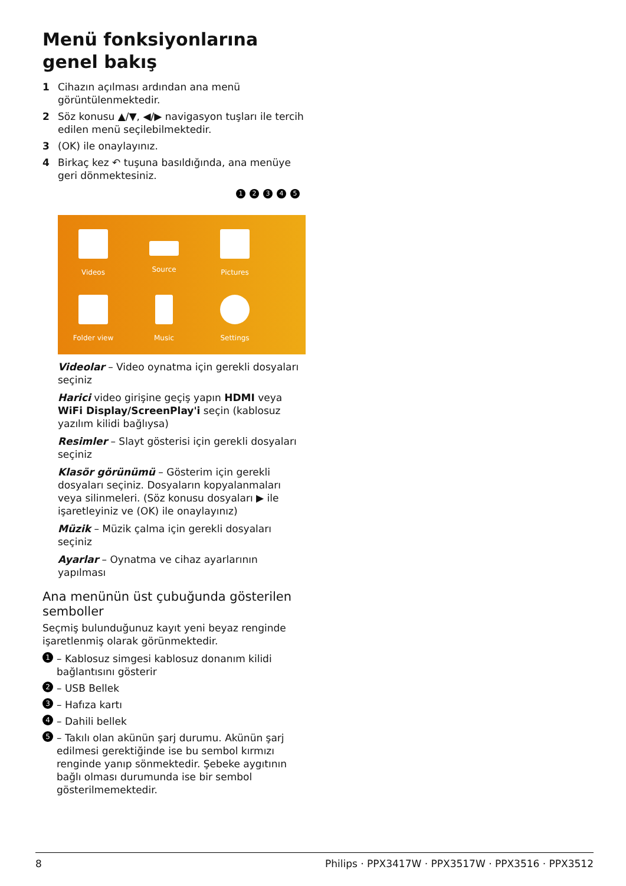Menü fonksiyonlarına genel bakış
1 Cihazın açılması ardından ana menü görüntülenmektedir.
2 Söz konusu ▲/▼, ◀/▶ navigasyon tuşları ile tercih edilen menü seçilebilmektedir.
3 (OK) ile onaylayınız.
4 Birkaç kez ↶ tuşuna basıldığında, ana menüye geri dönmektesiniz.
12345
Videos
Source
Pictures
Folder view
Music
Settings
Videolar – Video oynatma için gerekli dosyaları seçiniz
Harici video girişine geçiş yapın HDMI veya WiFi Display/ScreenPlay'i seçin (kablosuz yazılım kilidi bağlıysa)
Resimler – Slayt gösterisi için gerekli dosyaları seçiniz
Klasör görünümü – Gösterim için gerekli dosyaları seçiniz. Dosyaların kopyalanmaları veya silinmeleri. (Söz konusu dosyaları ▶ ile işaretleyiniz ve (OK) ile onaylayınız)
Müzik – Müzik çalma için gerekli dosyaları seçiniz
Ayarlar – Oynatma ve cihaz ayarlarının yapılması
Ana menünün üst çubuğunda gösterilen semboller
Seçmiş bulunduğunuz kayıt yeni beyaz renginde işaretlenmiş olarak görünmektedir.
1 – Kablosuz simgesi kablosuz donanım kilidi bağlantısını gösterir
2 – USB Bellek
3 – Hafıza kartı
4 – Dahili bellek
5 – Takılı olan akünün şarj durumu. Akünün şarj edilmesi gerektiğinde ise bu sembol kırmızı renginde yanıp sönmektedir. Şebeke aygıtının bağlı olması durumunda ise bir sembol gösterilmemektedir.
8 Philips · PPX3417W · PPX3517W · PPX3516 · PPX3512